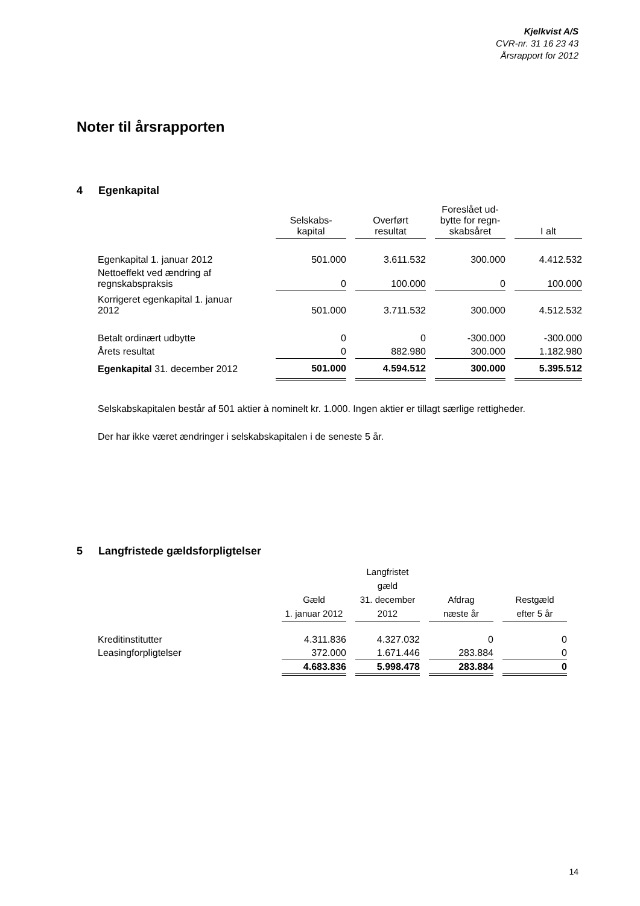Kjelkvist A/S
CVR-nr. 31 16 23 43
Årsrapport for 2012
Noter til årsrapporten
4 Egenkapital
| | Selskabs- kapital | | Overført resultat | | Foreslået ud- bytte for regn- skabsåret | | I alt |
| --- | --- | --- | --- | --- | --- | --- | --- |
| Egenkapital 1. januar 2012 | 501.000 | | 3.611.532 | | 300.000 | | 4.412.532 |
| Nettoeffekt ved ændring af regnskabspraksis | 0 | | 100.000 | | 0 | | 100.000 |
| Korrigeret egenkapital 1. januar 2012 | 501.000 | | 3.711.532 | | 300.000 | | 4.512.532 |
| Betalt ordinært udbytte | 0 | | 0 | | -300.000 | | -300.000 |
| Årets resultat | 0 | | 882.980 | | 300.000 | | 1.182.980 |
| Egenkapital 31. december 2012 | 501.000 | | 4.594.512 | | 300.000 | | 5.395.512 |
Selskabskapitalen består af 501 aktier à nominelt kr. 1.000. Ingen aktier er tillagt særlige rettigheder.
Der har ikke været ændringer i selskabskapitalen i de seneste 5 år.
5 Langfristede gældsforpligtelser
| | Gæld 1. januar 2012 | | Langfristet gæld 31. december 2012 | | Afdrag næste år | | Restgæld efter 5 år |
| --- | --- | --- | --- | --- | --- | --- | --- |
| Kreditinstitutter | 4.311.836 | | 4.327.032 | | 0 | | 0 |
| Leasingforpligtelser | 372.000 | | 1.671.446 | | 283.884 | | 0 |
| | 4.683.836 | | 5.998.478 | | 283.884 | | 0 |
14